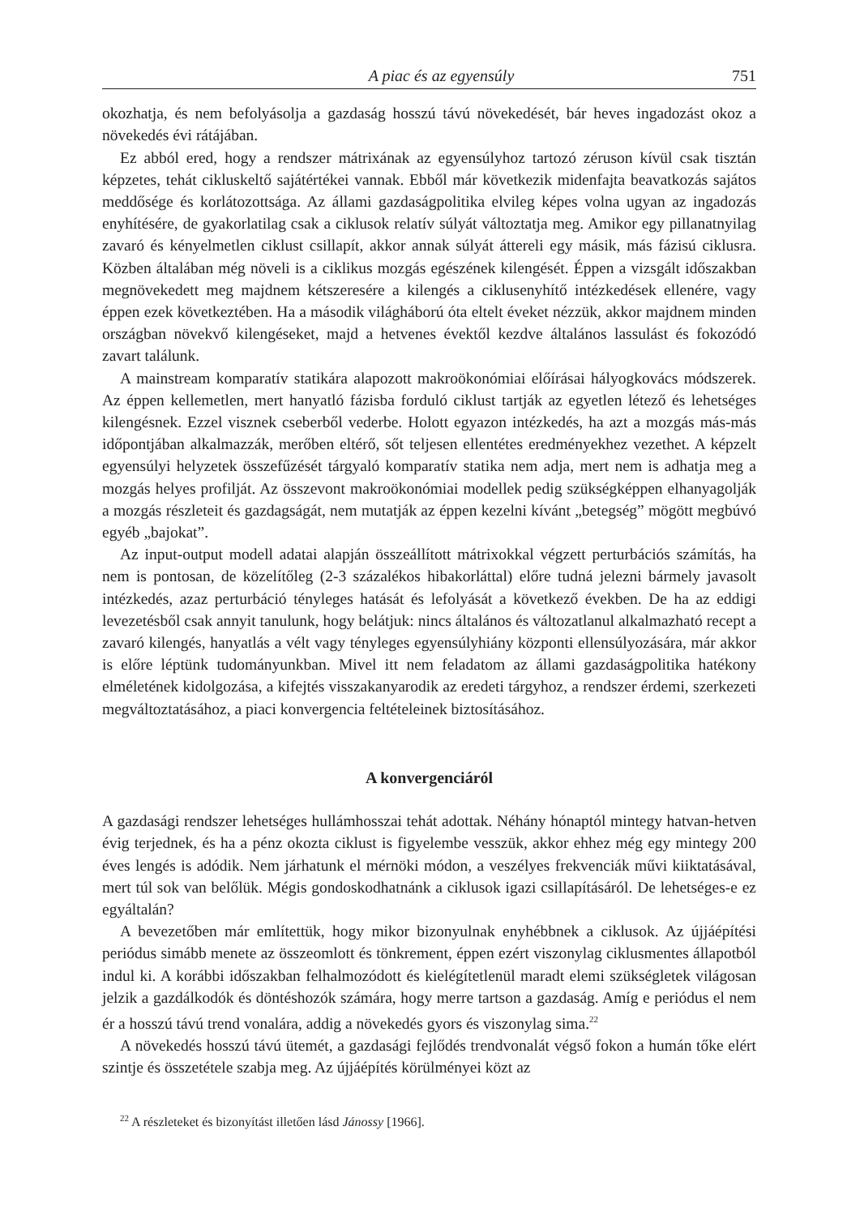A piac és az egyensúly 751
okozhatja, és nem befolyásolja a gazdaság hosszú távú növekedését, bár heves ingadozást okoz a növekedés évi rátájában.
Ez abból ered, hogy a rendszer mátrixának az egyensúlyhoz tartozó zéruson kívül csak tisztán képzetes, tehát cikluskeltő sajátértékei vannak. Ebből már következik midenfajta beavatkozás sajátos meddősége és korlátozottsága. Az állami gazdaságpolitika elvileg képes volna ugyan az ingadozás enyhítésére, de gyakorlatilag csak a ciklusok relatív súlyát változtatja meg. Amikor egy pillanatnyilag zavaró és kényelmetlen ciklust csillapít, akkor annak súlyát áttereli egy másik, más fázisú ciklusra. Közben általában még növeli is a ciklikus mozgás egészének kilengését. Éppen a vizsgált időszakban megnövekedett meg majdnem kétszeresére a kilengés a ciklusenyhítő intézkedések ellenére, vagy éppen ezek következtében. Ha a második világháború óta eltelt éveket nézzük, akkor majdnem minden országban növekvő kilengéseket, majd a hetvenes évektől kezdve általános lassulást és fokozódó zavart találunk.
A mainstream komparatív statikára alapozott makroökonómiai előírásai hályogkovács módszerek. Az éppen kellemetlen, mert hanyatló fázisba forduló ciklust tartják az egyetlen létező és lehetséges kilengésnek. Ezzel visznek cseberből vederbe. Holott egyazon intézkedés, ha azt a mozgás más-más időpontjában alkalmazzák, merőben eltérő, sőt teljesen ellentétes eredményekhez vezethet. A képzelt egyensúlyi helyzetek összefűzését tárgyaló komparatív statika nem adja, mert nem is adhatja meg a mozgás helyes profilját. Az összevont makroökonómiai modellek pedig szükségképpen elhanyagolják a mozgás részleteit és gazdagságát, nem mutatják az éppen kezelni kívánt „betegség” mögött megbúvó egyéb „bajokat”.
Az input-output modell adatai alapján összeállított mátrixokkal végzett perturbációs számítás, ha nem is pontosan, de közelítőleg (2-3 százalékos hibakorláttal) előre tudná jelezni bármely javasolt intézkedés, azaz perturbáció tényleges hatását és lefolyását a következő években. De ha az eddigi levezetésből csak annyit tanulunk, hogy belátjuk: nincs általános és változatlanul alkalmazható recept a zavaró kilengés, hanyatlás a vélt vagy tényleges egyensúlyhiány központi ellensúlyozására, már akkor is előre léptünk tudományunkban. Mivel itt nem feladatom az állami gazdaságpolitika hatékony elméletének kidolgozása, a kifejtés visszakanyarodik az eredeti tárgyhoz, a rendszer érdemi, szerkezeti megváltoztatásához, a piaci konvergencia feltételeinek biztosításához.
A konvergenciáról
A gazdasági rendszer lehetséges hullámhosszai tehát adottak. Néhány hónaptól mintegy hatvan-hetven évig terjednek, és ha a pénz okozta ciklust is figyelembe vesszük, akkor ehhez még egy mintegy 200 éves lengés is adódik. Nem járhatunk el mérnöki módon, a veszélyes frekvenciák művi kiiktatásával, mert túl sok van belőlük. Mégis gondoskodhatnánk a ciklusok igazi csillapításáról. De lehetséges-e ez egyáltalán?
A bevezetőben már említettük, hogy mikor bizonyulnak enyhébbnek a ciklusok. Az újjáépítési periódus simább menete az összeomlott és tönkrement, éppen ezért viszonylag ciklusmentes állapotból indul ki. A korábbi időszakban felhalmozódott és kielégítetlenül maradt elemi szükségletek világosan jelzik a gazdálkodók és döntéshozók számára, hogy merre tartson a gazdaság. Amíg e periódus el nem ér a hosszú távú trend vonalára, addig a növekedés gyors és viszonylag sima.<sup>22</sup>
A növekedés hosszú távú ütemét, a gazdasági fejlődés trendvonalát végső fokon a humán tőke elért szintje és összetétele szabja meg. Az újjáépítés körülményei közt az
<sup>22</sup> A részleteket és bizonyítást illetően lásd Jánossy [1966].